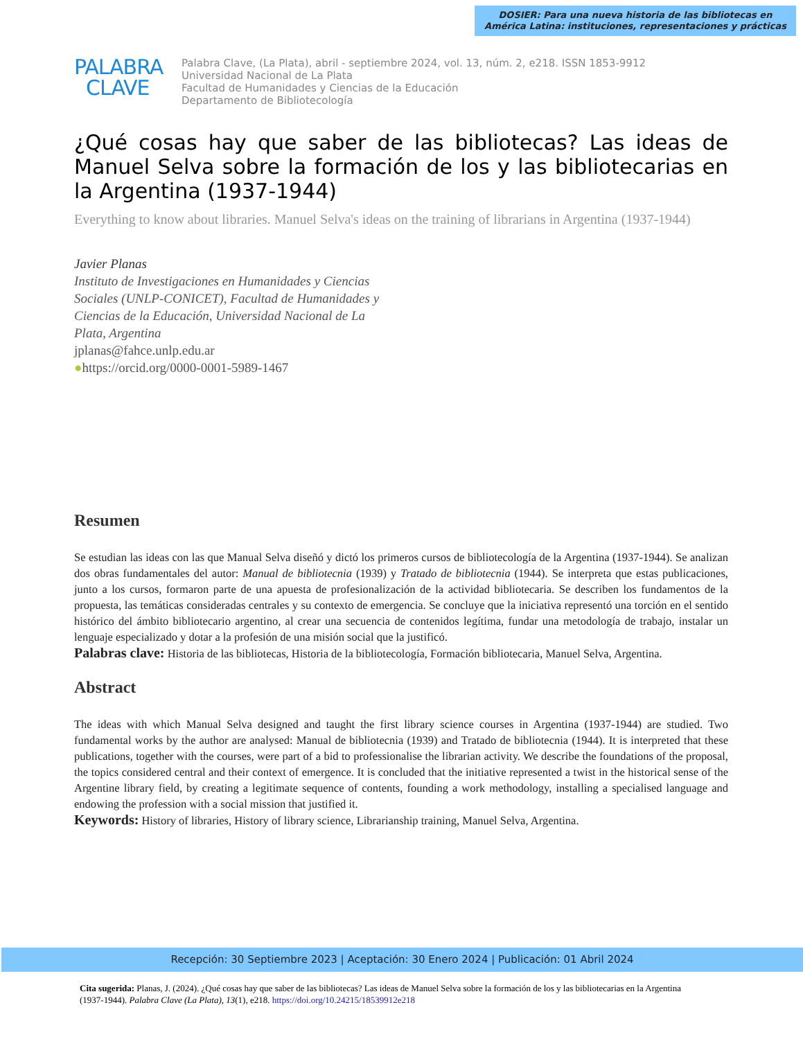DOSIER: Para una nueva historia de las bibliotecas en
América Latina: instituciones, representaciones y prácticas
PALABRA
CLAVE
Palabra Clave, (La Plata), abril - septiembre 2024, vol. 13, núm. 2, e218. ISSN 1853-9912
Universidad Nacional de La Plata
Facultad de Humanidades y Ciencias de la Educación
Departamento de Bibliotecología
¿Qué cosas hay que saber de las bibliotecas? Las ideas de Manuel Selva sobre la formación de los y las bibliotecarias en la Argentina (1937-1944)
Everything to know about libraries. Manuel Selva's ideas on the training of librarians in Argentina (1937-1944)
Javier Planas
Instituto de Investigaciones en Humanidades y Ciencias Sociales (UNLP-CONICET), Facultad de Humanidades y Ciencias de la Educación, Universidad Nacional de La Plata, Argentina
jplanas@fahce.unlp.edu.ar
●https://orcid.org/0000-0001-5989-1467
Resumen
Se estudian las ideas con las que Manual Selva diseñó y dictó los primeros cursos de bibliotecología de la Argentina (1937-1944). Se analizan dos obras fundamentales del autor: Manual de bibliotecnia (1939) y Tratado de bibliotecnia (1944). Se interpreta que estas publicaciones, junto a los cursos, formaron parte de una apuesta de profesionalización de la actividad bibliotecaria. Se describen los fundamentos de la propuesta, las temáticas consideradas centrales y su contexto de emergencia. Se concluye que la iniciativa representó una torción en el sentido histórico del ámbito bibliotecario argentino, al crear una secuencia de contenidos legítima, fundar una metodología de trabajo, instalar un lenguaje especializado y dotar a la profesión de una misión social que la justificó.
Palabras clave: Historia de las bibliotecas, Historia de la bibliotecología, Formación bibliotecaria, Manuel Selva, Argentina.
Abstract
The ideas with which Manual Selva designed and taught the first library science courses in Argentina (1937-1944) are studied. Two fundamental works by the author are analysed: Manual de bibliotecnia (1939) and Tratado de bibliotecnia (1944). It is interpreted that these publications, together with the courses, were part of a bid to professionalise the librarian activity. We describe the foundations of the proposal, the topics considered central and their context of emergence. It is concluded that the initiative represented a twist in the historical sense of the Argentine library field, by creating a legitimate sequence of contents, founding a work methodology, installing a specialised language and endowing the profession with a social mission that justified it.
Keywords: History of libraries, History of library science, Librarianship training, Manuel Selva, Argentina.
Recepción: 30 Septiembre 2023 | Aceptación: 30 Enero 2024 | Publicación: 01 Abril 2024
Cita sugerida: Planas, J. (2024). ¿Qué cosas hay que saber de las bibliotecas? Las ideas de Manuel Selva sobre la formación de los y las bibliotecarias en la Argentina (1937-1944). Palabra Clave (La Plata), 13(1), e218. https://doi.org/10.24215/18539912e218